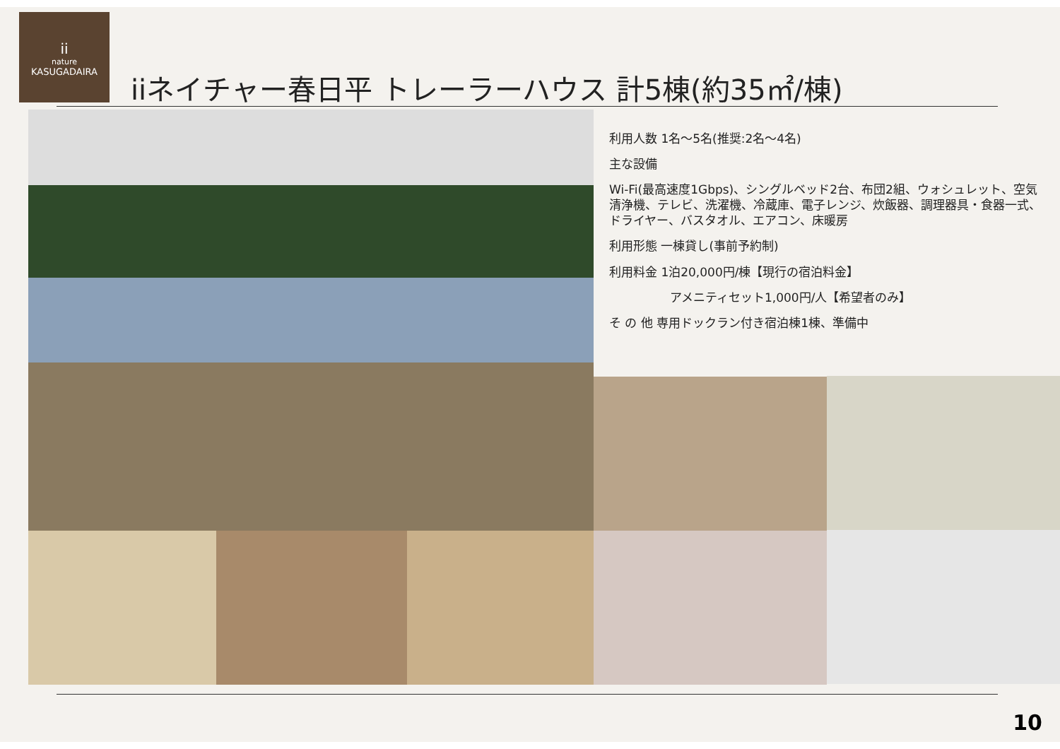ii
nature
KASUGADAIRA
iiネイチャー春日平 トレーラーハウス 計5棟(約35㎡/棟)
利用人数 1名～5名(推奨:2名～4名)
主な設備
Wi-Fi(最高速度1Gbps)、シングルベッド2台、布団2組、ウォシュレット、空気清浄機、テレビ、洗濯機、冷蔵庫、電子レンジ、炊飯器、調理器具・食器一式、ドライヤー、バスタオル、エアコン、床暖房
利用形態 一棟貸し(事前予約制)
利用料金 1泊20,000円/棟【現行の宿泊料金】
アメニティセット1,000円/人【希望者のみ】
そ の 他 専用ドックラン付き宿泊棟1棟、準備中
10